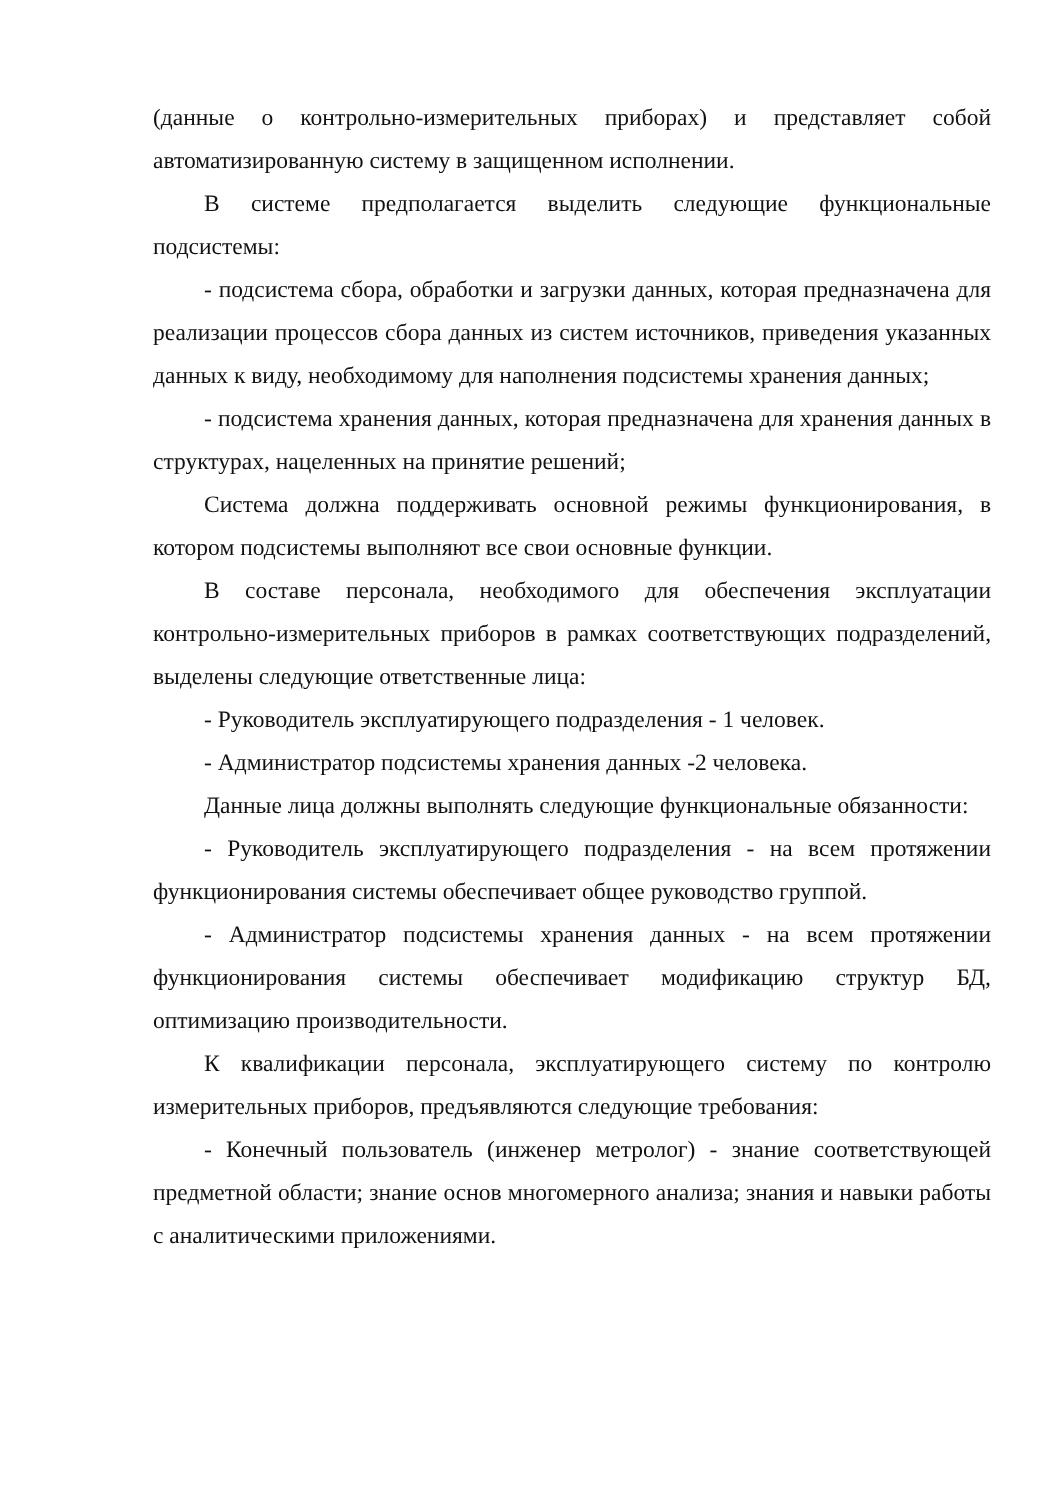(данные о контрольно-измерительных приборах) и представляет собой автоматизированную систему в защищенном исполнении.
В системе предполагается выделить следующие функциональные подсистемы:
- подсистема сбора, обработки и загрузки данных, которая предназначена для реализации процессов сбора данных из систем источников, приведения указанных данных к виду, необходимому для наполнения подсистемы хранения данных;
- подсистема хранения данных, которая предназначена для хранения данных в структурах, нацеленных на принятие решений;
Система должна поддерживать основной режимы функционирования, в котором подсистемы выполняют все свои основные функции.
В составе персонала, необходимого для обеспечения эксплуатации контрольно-измерительных приборов в рамках соответствующих подразделений, выделены следующие ответственные лица:
- Руководитель эксплуатирующего подразделения - 1 человек.
- Администратор подсистемы хранения данных -2 человека.
Данные лица должны выполнять следующие функциональные обязанности:
- Руководитель эксплуатирующего подразделения - на всем протяжении функционирования системы обеспечивает общее руководство группой.
- Администратор подсистемы хранения данных - на всем протяжении функционирования системы обеспечивает модификацию структур БД, оптимизацию производительности.
К квалификации персонала, эксплуатирующего систему по контролю измерительных приборов, предъявляются следующие требования:
- Конечный пользователь (инженер метролог) - знание соответствующей предметной области; знание основ многомерного анализа; знания и навыки работы с аналитическими приложениями.